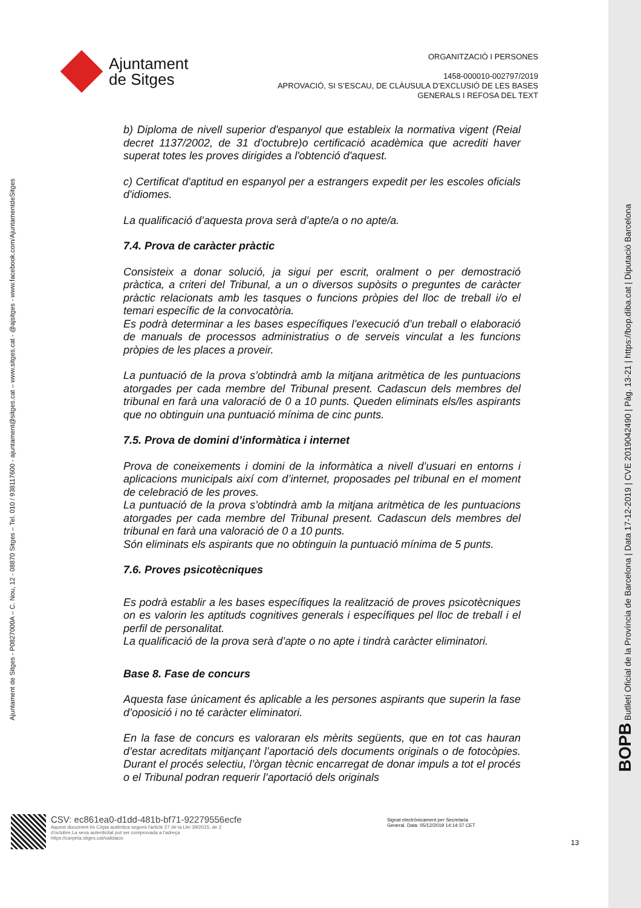Ajuntament
de Sitges
ORGANITZACIÓ I PERSONES
1458-000010-002797/2019
APROVACIÓ, SI S’ESCAU, DE CLÀUSULA D’EXCLUSIÓ DE LES BASES
GENERALS I REFOSA DEL TEXT
Ajuntament de Sitges - P0827000A – C. Nou, 12 - 08870 Sitges – Tel. 010 / 938117600 - ajuntament@sitges.cat – www.sitges.cat - @ajsitges - www.facebook.com/AjuntamentdeSitges
BOPB Butlletí Oficial de la Província de Barcelona | Data 17-12-2019 | CVE 2019042490 | Pàg. 13-21 | https://bop.diba.cat | Diputació Barcelona
b) Diploma de nivell superior d'espanyol que estableix la normativa vigent (Reial decret 1137/2002, de 31 d'octubre)o certificació acadèmica que acrediti haver superat totes les proves dirigides a l'obtenció d'aquest.
c) Certificat d'aptitud en espanyol per a estrangers expedit per les escoles oficials d'idiomes.
La qualificació d’aquesta prova serà d’apte/a o no apte/a.
7.4. Prova de caràcter pràctic
Consisteix a donar solució, ja sigui per escrit, oralment o per demostració pràctica, a criteri del Tribunal, a un o diversos supòsits o preguntes de caràcter pràctic relacionats amb les tasques o funcions pròpies del lloc de treball i/o el temari específic de la convocatòria.
Es podrà determinar a les bases específiques l’execució d’un treball o elaboració de manuals de processos administratius o de serveis vinculat a les funcions pròpies de les places a proveir.
La puntuació de la prova s’obtindrà amb la mitjana aritmètica de les puntuacions atorgades per cada membre del Tribunal present. Cadascun dels membres del tribunal en farà una valoració de 0 a 10 punts. Queden eliminats els/les aspirants que no obtinguin una puntuació mínima de cinc punts.
7.5. Prova de domini d’informàtica i internet
Prova de coneixements i domini de la informàtica a nivell d’usuari en entorns i aplicacions municipals així com d’internet, proposades pel tribunal en el moment de celebració de les proves.
La puntuació de la prova s’obtindrà amb la mitjana aritmètica de les puntuacions atorgades per cada membre del Tribunal present. Cadascun dels membres del tribunal en farà una valoració de 0 a 10 punts.
Són eliminats els aspirants que no obtinguin la puntuació mínima de 5 punts.
7.6. Proves psicotècniques
Es podrà establir a les bases específiques la realització de proves psicotècniques on es valorin les aptituds cognitives generals i específiques pel lloc de treball i el perfil de personalitat.
La qualificació de la prova serà d’apte o no apte i tindrà caràcter eliminatori.
Base 8. Fase de concurs
Aquesta fase únicament és aplicable a les persones aspirants que superin la fase d’oposició i no té caràcter eliminatori.
En la fase de concurs es valoraran els mèrits següents, que en tot cas hauran d’estar acreditats mitjançant l’aportació dels documents originals o de fotocòpies. Durant el procés selectiu, l’òrgan tècnic encarregat de donar impuls a tot el procés o el Tribunal podran requerir l’aportació dels originals
CSV: ec861ea0-d1dd-481b-bf71-92279556ecfe
Aquest document és Còpia autèntica segons l'article 27 de la Llei 39/2015, de 2 d'octubre.La seva autenticitat pot ser comprovada a l'adreça https://carpeta.sitges.cat/validacio
Signat electrònicament per Secretaria General. Data: 05/12/2019 14:14:37 CET
13